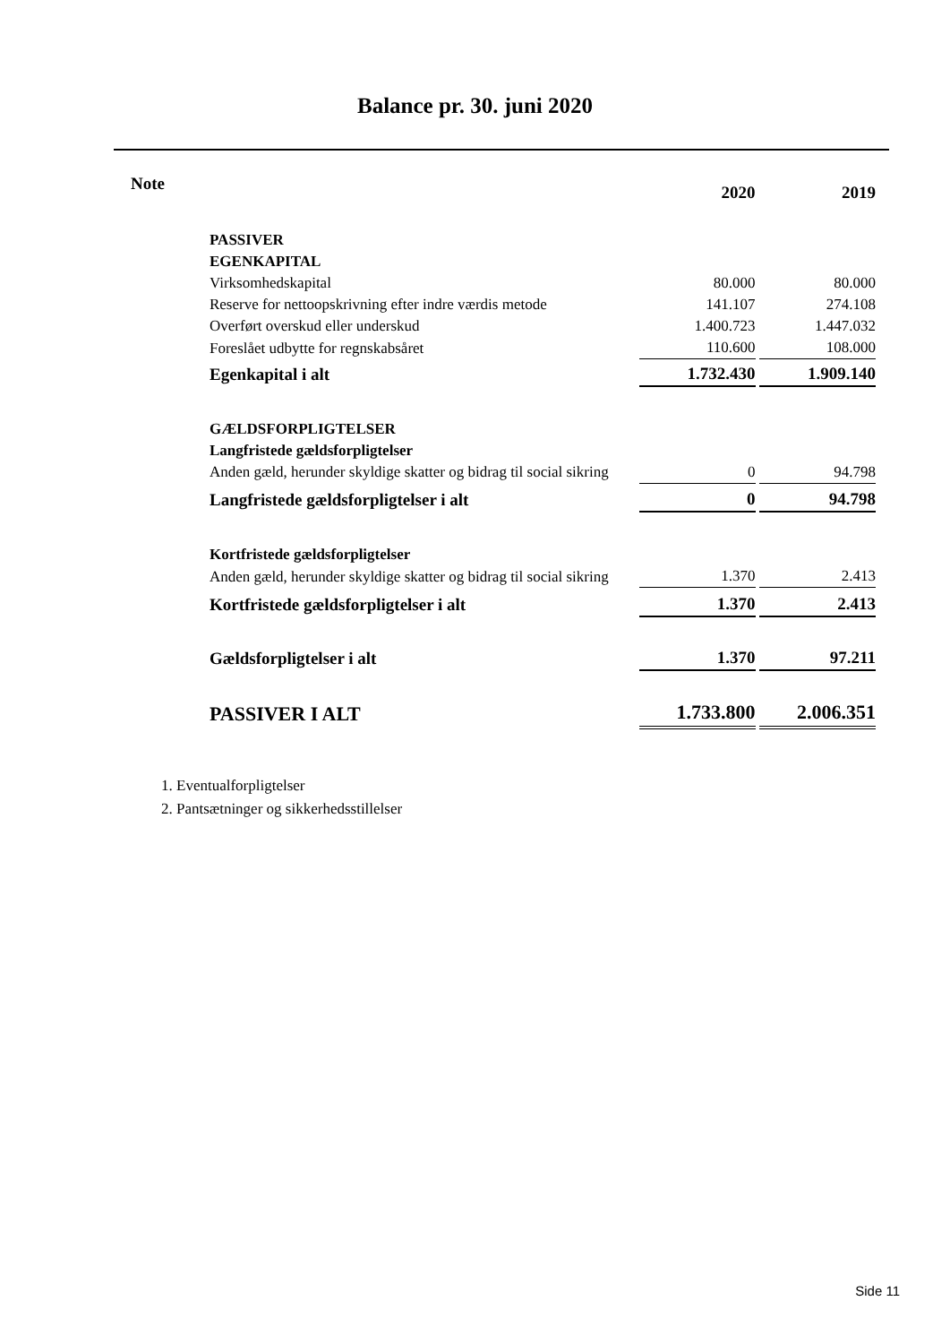Balance pr. 30. juni 2020
| Note | | 2020 | | 2019 |
| | PASSIVER | | | |
| | EGENKAPITAL | | | |
| | Virksomhedskapital | 80.000 | | 80.000 |
| | Reserve for nettoopskrivning efter indre værdis metode | 141.107 | | 274.108 |
| | Overført overskud eller underskud | 1.400.723 | | 1.447.032 |
| | Foreslået udbytte for regnskabsåret | 110.600 | | 108.000 |
| | Egenkapital i alt | 1.732.430 | | 1.909.140 |
| | GÆLDSFORPLIGTELSER | | | |
| | Langfristede gældsforpligtelser | | | |
| | Anden gæld, herunder skyldige skatter og bidrag til social sikring | 0 | | 94.798 |
| | Langfristede gældsforpligtelser i alt | 0 | | 94.798 |
| | Kortfristede gældsforpligtelser | | | |
| | Anden gæld, herunder skyldige skatter og bidrag til social sikring | 1.370 | | 2.413 |
| | Kortfristede gældsforpligtelser i alt | 1.370 | | 2.413 |
| | Gældsforpligtelser i alt | 1.370 | | 97.211 |
| | PASSIVER I ALT | 1.733.800 | | 2.006.351 |
1. Eventualforpligtelser
2. Pantsætninger og sikkerhedsstillelser
Side 11